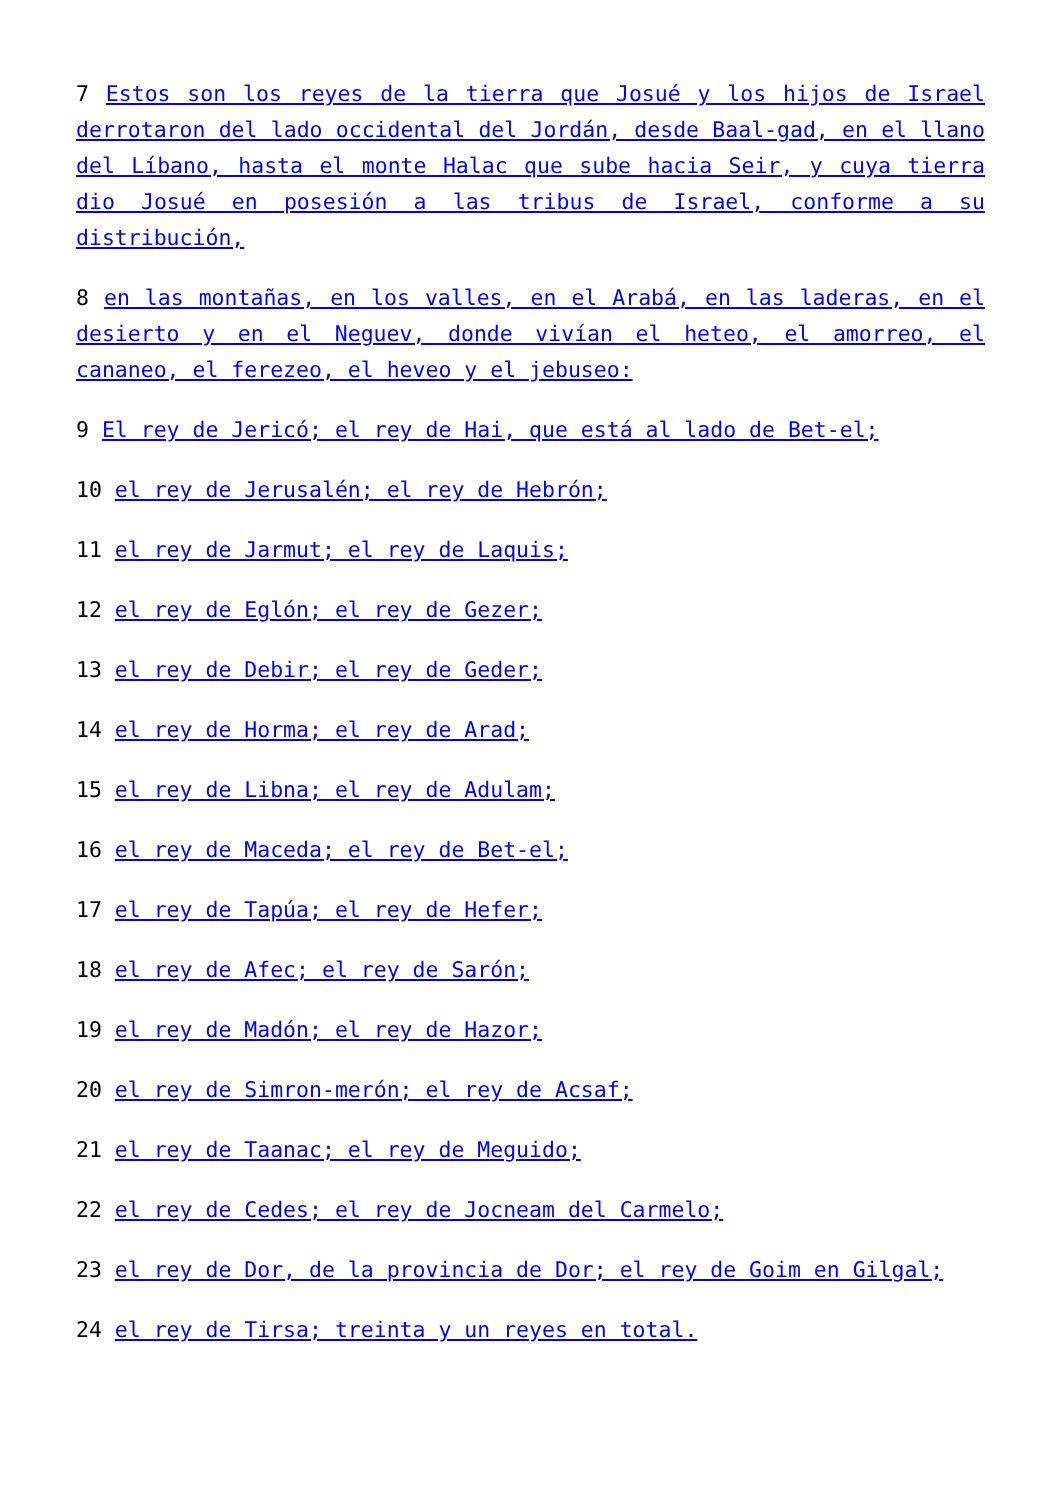7 Estos son los reyes de la tierra que Josué y los hijos de Israel derrotaron del lado occidental del Jordán, desde Baal-gad, en el llano del Líbano, hasta el monte Halac que sube hacia Seir, y cuya tierra dio Josué en posesión a las tribus de Israel, conforme a su distribución,
8 en las montañas, en los valles, en el Arabá, en las laderas, en el desierto y en el Neguev, donde vivían el heteo, el amorreo, el cananeo, el ferezeo, el heveo y el jebuseo:
9 El rey de Jericó; el rey de Hai, que está al lado de Bet-el;
10 el rey de Jerusalén; el rey de Hebrón;
11 el rey de Jarmut; el rey de Laquis;
12 el rey de Eglón; el rey de Gezer;
13 el rey de Debir; el rey de Geder;
14 el rey de Horma; el rey de Arad;
15 el rey de Libna; el rey de Adulam;
16 el rey de Maceda; el rey de Bet-el;
17 el rey de Tapúa; el rey de Hefer;
18 el rey de Afec; el rey de Sarón;
19 el rey de Madón; el rey de Hazor;
20 el rey de Simron-merón; el rey de Acsaf;
21 el rey de Taanac; el rey de Meguido;
22 el rey de Cedes; el rey de Jocneam del Carmelo;
23 el rey de Dor, de la provincia de Dor; el rey de Goim en Gilgal;
24 el rey de Tirsa; treinta y un reyes en total.